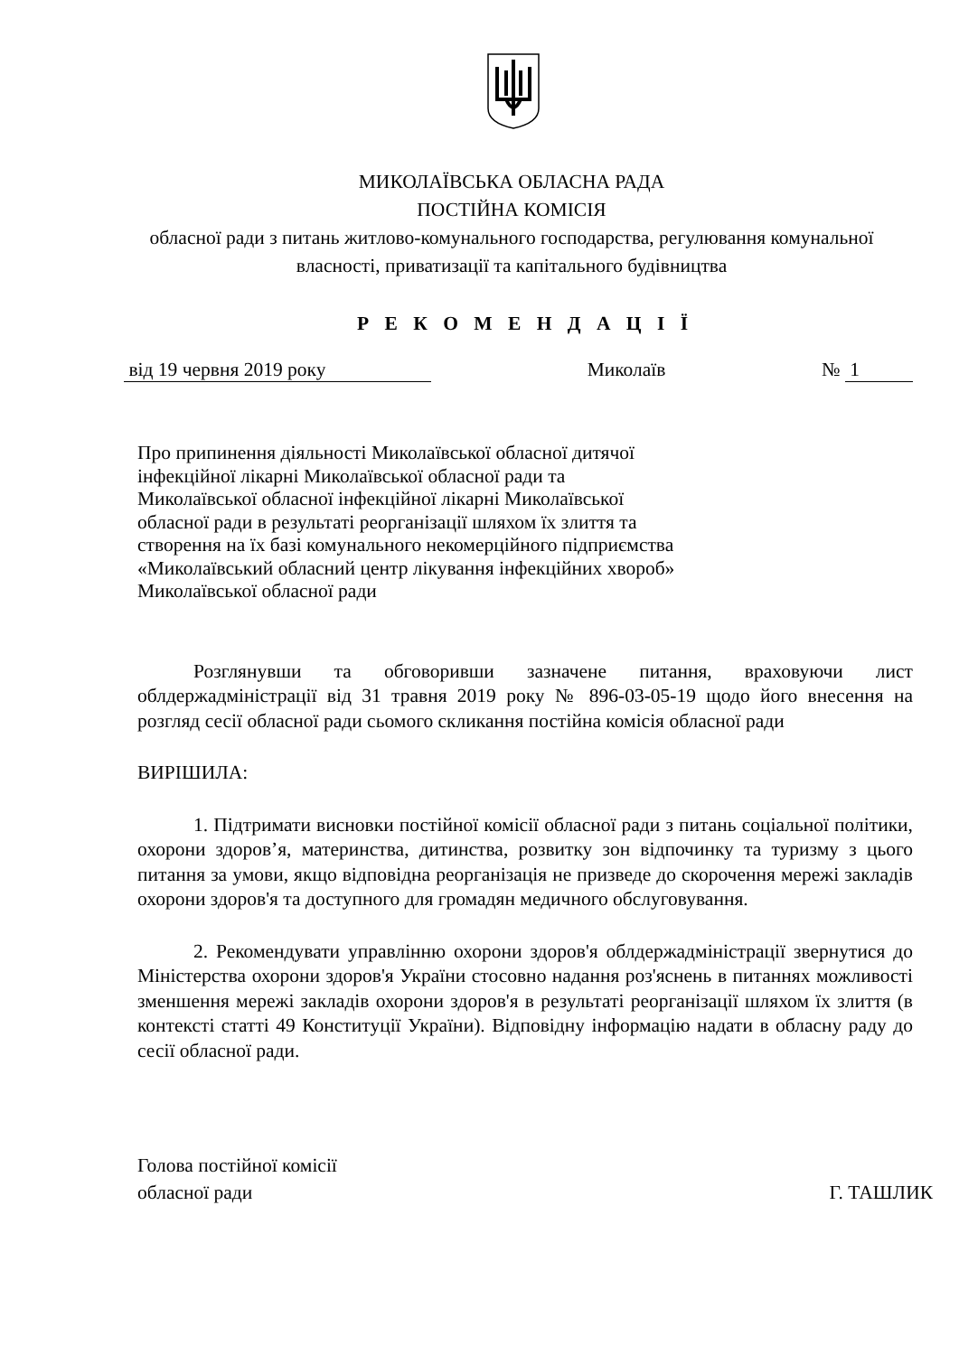МИКОЛАЇВСЬКА ОБЛАСНА РАДА
ПОСТІЙНА КОМІСІЯ
обласної ради з питань житлово-комунального господарства, регулювання комунальної власності, приватизації та капітального будівництва
Р Е К О М Е Н Д А Ц І Ї
від 19 червня 2019 року Миколаїв № 1
Про припинення діяльності Миколаївської обласної дитячої інфекційної лікарні Миколаївської обласної ради та Миколаївської обласної інфекційної лікарні Миколаївської обласної ради в результаті реорганізації шляхом їх злиття та створення на їх базі комунального некомерційного підприємства «Миколаївський обласний центр лікування інфекційних хвороб» Миколаївської обласної ради
Розглянувши та обговоривши зазначене питання, враховуючи лист облдержадміністрації від 31 травня 2019 року № 896-03-05-19 щодо його внесення на розгляд сесії обласної ради сьомого скликання постійна комісія обласної ради
ВИРІШИЛА:
1. Підтримати висновки постійної комісії обласної ради з питань соціальної політики, охорони здоров’я, материнства, дитинства, розвитку зон відпочинку та туризму з цього питання за умови, якщо відповідна реорганізація не призведе до скорочення мережі закладів охорони здоров'я та доступного для громадян медичного обслуговування.
2. Рекомендувати управлінню охорони здоров'я облдержадміністрації звернутися до Міністерства охорони здоров'я України стосовно надання роз'яснень в питаннях можливості зменшення мережі закладів охорони здоров'я в результаті реорганізації шляхом їх злиття (в контексті статті 49 Конституції України). Відповідну інформацію надати в обласну раду до сесії обласної ради.
Голова постійної комісії
обласної ради
Г. ТАШЛИК